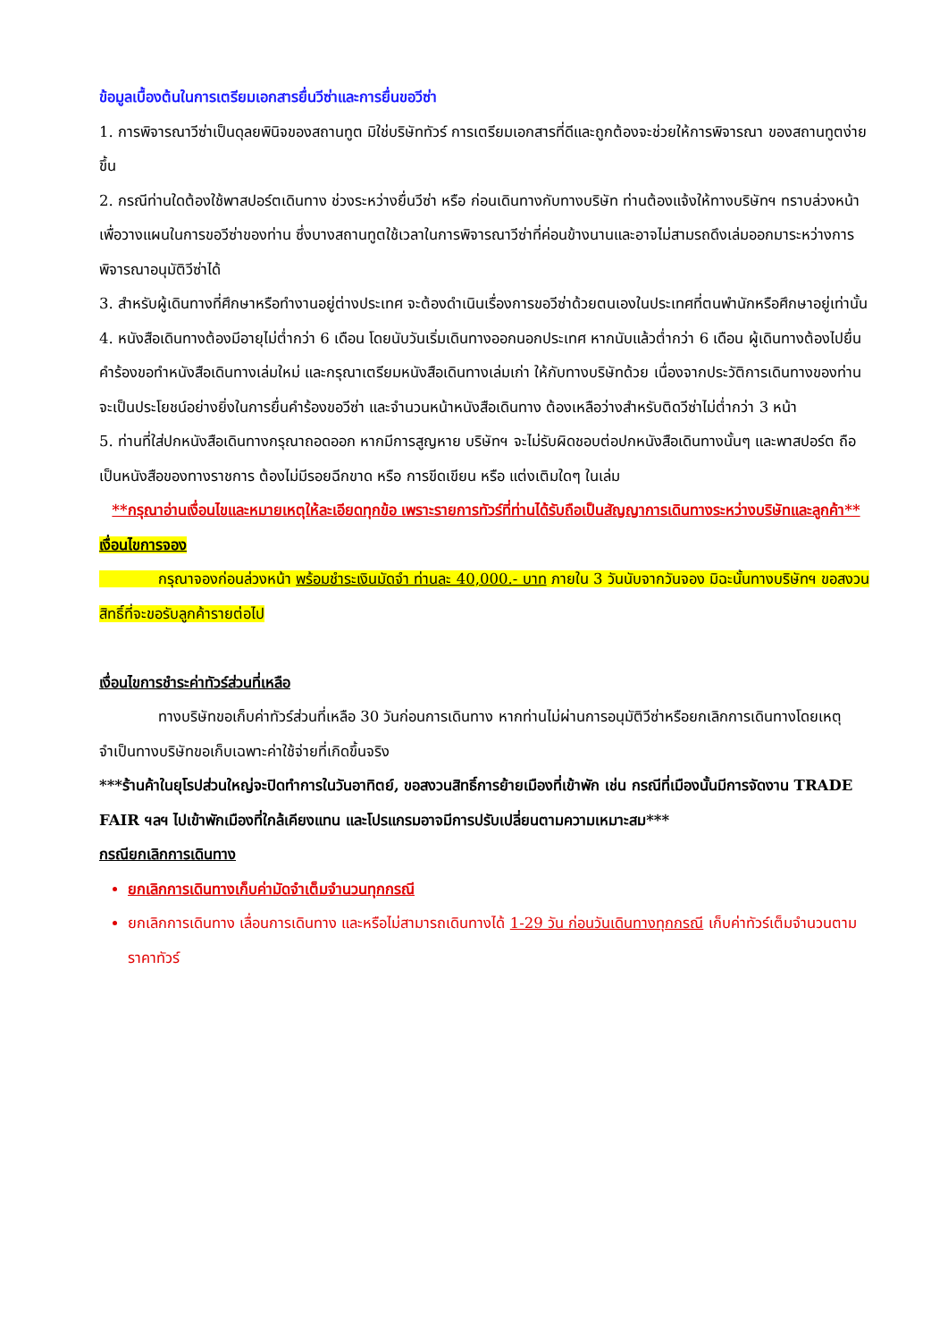ข้อมูลเบื้องต้นในการเตรียมเอกสารยื่นวีซ่าและการยื่นขอวีซ่า
1. การพิจารณาวีซ่าเป็นดุลยพินิจของสถานทูต มิใช่บริษัททัวร์ การเตรียมเอกสารที่ดีและถูกต้องจะช่วยให้การพิจารณา ของสถานทูตง่ายขึ้น
2. กรณีท่านใดต้องใช้พาสปอร์ตเดินทาง ช่วงระหว่างยื่นวีซ่า หรือ ก่อนเดินทางกับทางบริษัท ท่านต้องแจ้งให้ทางบริษัทฯ ทราบล่วงหน้าเพื่อวางแผนในการขอวีซ่าของท่าน ซึ่งบางสถานทูตใช้เวลาในการพิจารณาวีซ่าที่ค่อนข้างนานและอาจไม่สามรถดึงเล่มออกมาระหว่างการพิจารณาอนุมัติวีซ่าได้
3. สำหรับผู้เดินทางที่ศึกษาหรือทำงานอยู่ต่างประเทศ จะต้องดำเนินเรื่องการขอวีซ่าด้วยตนเองในประเทศที่ตนพำนักหรือศึกษาอยู่เท่านั้น
4. หนังสือเดินทางต้องมีอายุไม่ต่ำกว่า 6 เดือน โดยนับวันเริ่มเดินทางออกนอกประเทศ หากนับแล้วต่ำกว่า 6 เดือน ผู้เดินทางต้องไปยื่นคำร้องขอทำหนังสือเดินทางเล่มใหม่ และกรุณาเตรียมหนังสือเดินทางเล่มเก่า ให้กับทางบริษัทด้วย เนื่องจากประวัติการเดินทางของท่านจะเป็นประโยชน์อย่างยิ่งในการยื่นคำร้องขอวีซ่า และจำนวนหน้าหนังสือเดินทาง ต้องเหลือว่างสำหรับติดวีซ่าไม่ต่ำกว่า 3 หน้า
5. ท่านที่ใส่ปกหนังสือเดินทางกรุณาถอดออก หากมีการสูญหาย บริษัทฯ จะไม่รับผิดชอบต่อปกหนังสือเดินทางนั้นๆ และพาสปอร์ต ถือเป็นหนังสือของทางราชการ ต้องไม่มีรอยฉีกขาด หรือ การขีดเขียน หรือ แต่งเติมใดๆ ในเล่ม
**กรุณาอ่านเงื่อนไขและหมายเหตุให้ละเอียดทุกข้อ เพราะรายการทัวร์ที่ท่านได้รับถือเป็นสัญญาการเดินทางระหว่างบริษัทและลูกค้า**
เงื่อนไขการจอง
    กรุณาจองก่อนล่วงหน้า พร้อมชำระเงินมัดจำ ท่านละ 40,000.- บาท ภายใน 3 วันนับจากวันจอง มิฉะนั้นทางบริษัทฯ ขอสงวนสิทธิ์ที่จะขอรับลูกค้ารายต่อไป
เงื่อนไขการชำระค่าทัวร์ส่วนที่เหลือ
    ทางบริษัทขอเก็บค่าทัวร์ส่วนที่เหลือ 30 วันก่อนการเดินทาง หากท่านไม่ผ่านการอนุมัติวีซ่าหรือยกเลิกการเดินทางโดยเหตุจำเป็นทางบริษัทขอเก็บเฉพาะค่าใช้จ่ายที่เกิดขึ้นจริง
***ร้านค้าในยุโรปส่วนใหญ่จะปิดทำการในวันอาทิตย์, ขอสงวนสิทธิ์การย้ายเมืองที่เข้าพัก เช่น กรณีที่เมืองนั้นมีการจัดงาน TRADE FAIR ฯลฯ ไปเข้าพักเมืองที่ใกล้เคียงแทน และโปรแกรมอาจมีการปรับเปลี่ยนตามความเหมาะสม***
กรณียกเลิกการเดินทาง
ยกเลิกการเดินทางเก็บค่ามัดจำเต็มจำนวนทุกกรณี
ยกเลิกการเดินทาง เลื่อนการเดินทาง และหรือไม่สามารถเดินทางได้ 1-29 วัน ก่อนวันเดินทางทุกกรณี เก็บค่าทัวร์เต็มจำนวนตามราคาทัวร์